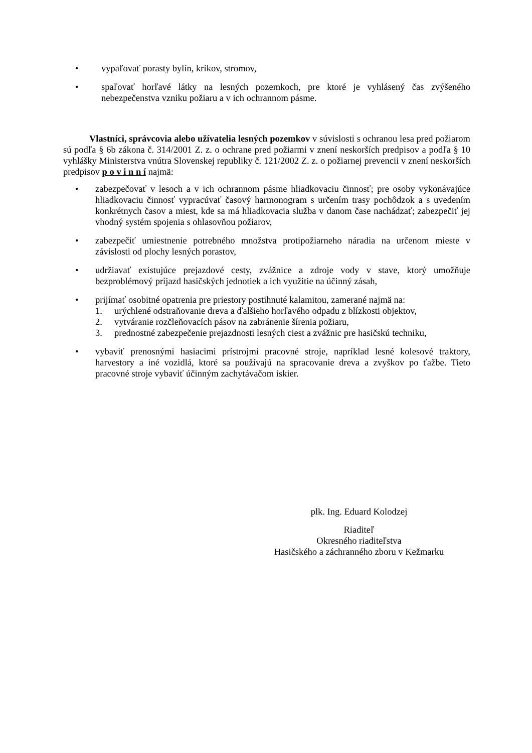• vypaľovať porasty bylín, kríkov, stromov,
• spaľovať horľavé látky na lesných pozemkoch, pre ktoré je vyhlásený čas zvýšeného nebezpečenstva vzniku požiaru a v ich ochrannom pásme.
Vlastníci, správcovia alebo užívatelia lesných pozemkov v súvislosti s ochranou lesa pred požiarom sú podľa § 6b zákona č. 314/2001 Z. z. o ochrane pred požiarmi v znení neskorších predpisov a podľa § 10 vyhlášky Ministerstva vnútra Slovenskej republiky č. 121/2002 Z. z. o požiarnej prevencii v znení neskorších predpisov p o v i n n í najmä:
• zabezpečovať v lesoch a v ich ochrannom pásme hliadkovaciu činnosť; pre osoby vykonávajúce hliadkovaciu činnosť vypracúvať časový harmonogram s určením trasy pochôdzok a s uvedením konkrétnych časov a miest, kde sa má hliadkovacia služba v danom čase nachádzať; zabezpečiť jej vhodný systém spojenia s ohlasovňou požiarov,
• zabezpečiť umiestnenie potrebného množstva protipožiarneho náradia na určenom mieste v závislosti od plochy lesných porastov,
• udržiavať existujúce prejazdové cesty, zvážnice a zdroje vody v stave, ktorý umožňuje bezproblémový príjazd hasičských jednotiek a ich využitie na účinný zásah,
• prijímať osobitné opatrenia pre priestory postihnuté kalamitou, zamerané najmä na:
1. urýchlené odstraňovanie dreva a ďalšieho horľavého odpadu z blízkosti objektov,
2. vytváranie rozčleňovacích pásov na zabránenie šírenia požiaru,
3. prednostné zabezpečenie prejazdnosti lesných ciest a zvážnic pre hasičskú techniku,
• vybaviť prenosnými hasiacimi prístrojmi pracovné stroje, napríklad lesné kolesové traktory, harvestory a iné vozidlá, ktoré sa používajú na spracovanie dreva a zvyškov po ťažbe. Tieto pracovné stroje vybaviť účinným zachytávačom iskier.
plk. Ing. Eduard Kolodzej
Riaditeľ
Okresného riaditeľstva
Hasičského a záchranného zboru v Kežmarku